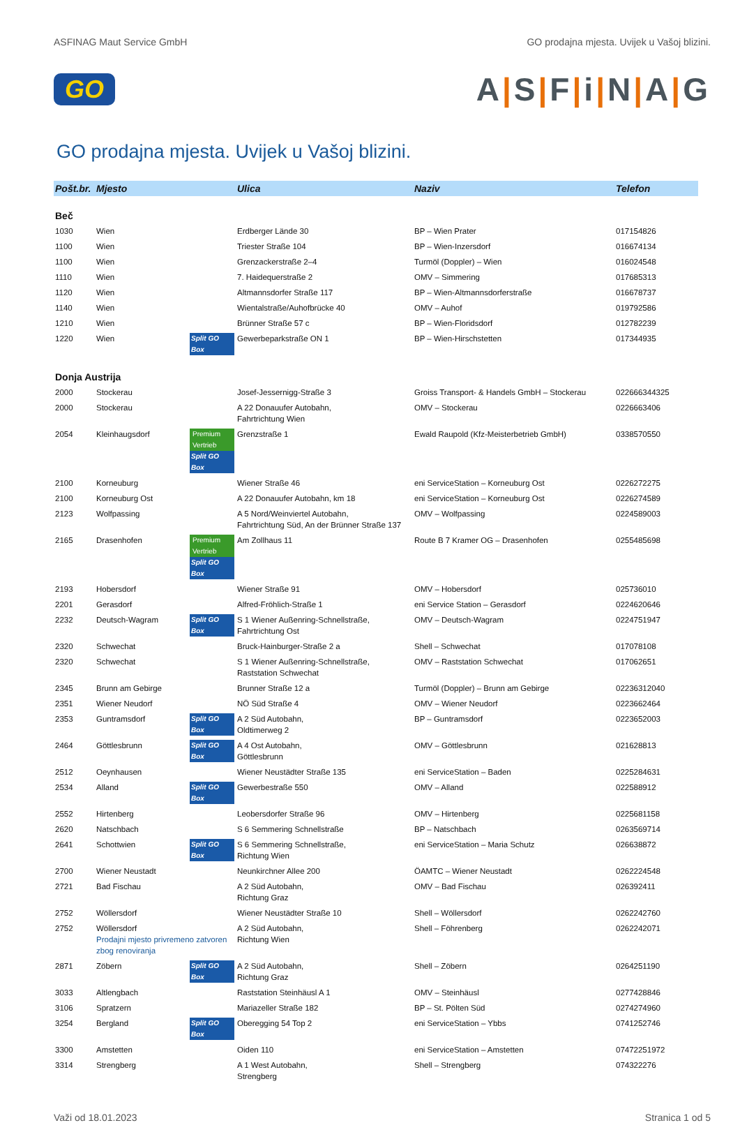ASFINAG Maut Service GmbH GO prodajna mjesta. Uvijek u Vašoj blizini.
GO A|S|F|i|N|A|G
GO prodajna mjesta. Uvijek u Vašoj blizini.
| Pošt.br. | Mjesto | | Ulica | Naziv | Telefon |
| --- | --- | --- | --- | --- | --- |
| Beč | | | | | |
| 1030 | Wien | | Erdberger Lände 30 | BP – Wien Prater | 017154826 |
| 1100 | Wien | | Triester Straße 104 | BP – Wien-Inzersdorf | 016674134 |
| 1100 | Wien | | Grenzackerstraße 2–4 | Turmöl (Doppler) – Wien | 016024548 |
| 1110 | Wien | | 7. Haidequerstraße 2 | OMV – Simmering | 017685313 |
| 1120 | Wien | | Altmannsdorfer Straße 117 | BP – Wien-Altmannsdorferstraße | 016678737 |
| 1140 | Wien | | Wientalstraße/Auhofbrücke 40 | OMV – Auhof | 019792586 |
| 1210 | Wien | | Brünner Straße 57 c | BP – Wien-Floridsdorf | 012782239 |
| 1220 | Wien | Split GO Box | Gewerbeparkstraße ON 1 | BP – Wien-Hirschstetten | 017344935 |
| Donja Austrija | | | | | |
| 2000 | Stockerau | | Josef-Jessernigg-Straße 3 | Groiss Transport- & Handels GmbH – Stockerau | 022666344325 |
| 2000 | Stockerau | | A 22 Donauufer Autobahn, Fahrtrichtung Wien | OMV – Stockerau | 0226663406 |
| 2054 | Kleinhaugsdorf | Premium Vertrieb Split GO Box | Grenzstraße 1 | Ewald Raupold (Kfz-Meisterbetrieb GmbH) | 0338570550 |
| 2100 | Korneuburg | | Wiener Straße 46 | eni ServiceStation – Korneuburg Ost | 0226272275 |
| 2100 | Korneuburg Ost | | A 22 Donauufer Autobahn, km 18 | eni ServiceStation – Korneuburg Ost | 0226274589 |
| 2123 | Wolfpassing | | A 5 Nord/Weinviertel Autobahn, Fahrtrichtung Süd, An der Brünner Straße 137 | OMV – Wolfpassing | 0224589003 |
| 2165 | Drasenhofen | Premium Vertrieb Split GO Box | Am Zollhaus 11 | Route B 7 Kramer OG – Drasenhofen | 0255485698 |
| 2193 | Hobersdorf | | Wiener Straße 91 | OMV – Hobersdorf | 025736010 |
| 2201 | Gerasdorf | | Alfred-Fröhlich-Straße 1 | eni Service Station – Gerasdorf | 0224620646 |
| 2232 | Deutsch-Wagram | Split GO Box | S 1 Wiener Außenring-Schnellstraße, Fahrtrichtung Ost | OMV – Deutsch-Wagram | 0224751947 |
| 2320 | Schwechat | | Bruck-Hainburger-Straße 2 a | Shell – Schwechat | 017078108 |
| 2320 | Schwechat | | S 1 Wiener Außenring-Schnellstraße, Raststation Schwechat | OMV – Raststation Schwechat | 017062651 |
| 2345 | Brunn am Gebirge | | Brunner Straße 12 a | Turmöl (Doppler) – Brunn am Gebirge | 02236312040 |
| 2351 | Wiener Neudorf | | NÖ Süd Straße 4 | OMV – Wiener Neudorf | 0223662464 |
| 2353 | Guntramsdorf | Split GO Box | A 2 Süd Autobahn, Oldtimerweg 2 | BP – Guntramsdorf | 0223652003 |
| 2464 | Göttlesbrunn | Split GO Box | A 4 Ost Autobahn, Göttlesbrunn | OMV – Göttlesbrunn | 021628813 |
| 2512 | Oeynhausen | | Wiener Neustädter Straße 135 | eni ServiceStation – Baden | 0225284631 |
| 2534 | Alland | Split GO Box | Gewerbestraße 550 | OMV – Alland | 022588912 |
| 2552 | Hirtenberg | | Leobersdorfer Straße 96 | OMV – Hirtenberg | 0225681158 |
| 2620 | Natschbach | | S 6 Semmering Schnellstraße | BP – Natschbach | 0263569714 |
| 2641 | Schottwien | Split GO Box | S 6 Semmering Schnellstraße, Richtung Wien | eni ServiceStation – Maria Schutz | 026638872 |
| 2700 | Wiener Neustadt | | Neunkirchner Allee 200 | ÖAMTC – Wiener Neustadt | 0262224548 |
| 2721 | Bad Fischau | | A 2 Süd Autobahn, Richtung Graz | OMV – Bad Fischau | 026392411 |
| 2752 | Wöllersdorf | | Wiener Neustädter Straße 10 | Shell – Wöllersdorf | 0262242760 |
| 2752 | Wöllersdorf Prodajni mjesto privremeno zatvoren zbog renoviranja | | A 2 Süd Autobahn, Richtung Wien | Shell – Föhrenberg | 0262242071 |
| 2871 | Zöbern | Split GO Box | A 2 Süd Autobahn, Richtung Graz | Shell – Zöbern | 0264251190 |
| 3033 | Altlengbach | | Raststation Steinhäusl A 1 | OMV – Steinhäusl | 0277428846 |
| 3106 | Spratzern | | Mariazeller Straße 182 | BP – St. Pölten Süd | 0274274960 |
| 3254 | Bergland | Split GO Box | Oberegging 54 Top 2 | eni ServiceStation – Ybbs | 0741252746 |
| 3300 | Amstetten | | Oiden 110 | eni ServiceStation – Amstetten | 07472251972 |
| 3314 | Strengberg | | A 1 West Autobahn, Strengberg | Shell – Strengberg | 074322276 |
Važi od 18.01.2023 Stranica 1 od 5